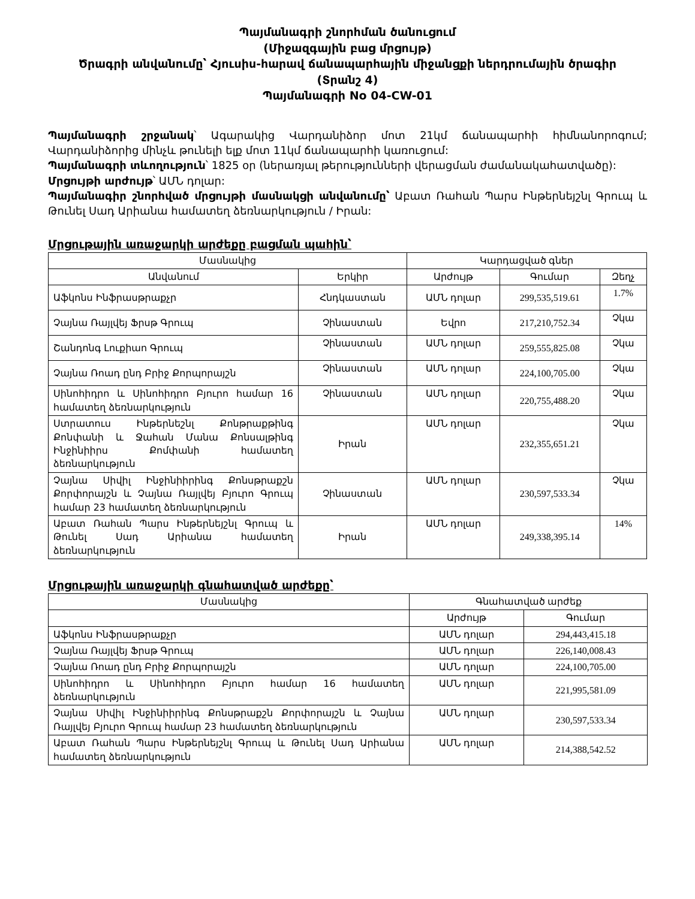Պայմանագրի շնորհման ծանուցում
(Միջազգային բաց մրցույթ)
Ծրագրի անվանումը՝ Հյուսիս-հարավ ճանապարհային միջանցքի ներդրումային ծրագիր
(Տրանշ 4)
Պայմանագրի No 04-CW-01
Պայմանագրի շրջանակ՝ Ագարակից Վարդանիձոր մոտ 21կմ ճանապարհի հիմնանորոգում; Վարդանիձորից մինչև թունելի ելք մոտ 11կմ ճանապարհի կառուցում:
Պայմանագրի տևողություն՝ 1825 օր (ներառյալ թերությունների վերացման ժամանակահատվածը):
Մրցույթի արժույթ՝ ԱՄՆ դոլար:
Պայմանագիր շնորհված մրցույթի մասնակցի անվանումը՝ Աբատ Ռահան Պարս Ինթերնեյշնլ Գրուպ և Թունել Սադ Արիանա համատեղ ձեռնարկություն / Իրան:
Մրցութային առաջարկի արժեքը բացման պահին՝
| Մասնակից | | Կարդացված գներ | | |
| --- | --- | --- | --- | --- |
| Անվանում | Երկիր | Արժույթ | Գումար | Զեղչ |
| Աֆկոնս Ինֆրասթրաքչր | Հնդկաստան | ԱՄՆ դոլար | 299,535,519.61 | 1.7% |
| Չայնա Ռայլվեյ Ֆրսթ Գրուպ | Չինաստան | Եվրո | 217,210,752.34 | Չկա |
| Շանդոնգ Լուքիաո Գրուպ | Չինաստան | ԱՄՆ դոլար | 259,555,825.08 | Չկա |
| Չայնա Ռոադ ընդ Բրիջ Քորպորայշն | Չինաստան | ԱՄՆ դոլար | 224,100,705.00 | Չկա |
| Սինոհիդրո և Սինոհիդրո Բյուրո համար 16 համատեղ ձեռնարկություն | Չինաստան | ԱՄՆ դոլար | 220,755,488.20 | Չկա |
| Ստրատուս Ինթերնեշնլ Քոնթրաքթինգ Քոնփանի և Ջահան Մանա Քոնսալթինգ Ինջինիիրս Քոմփանի համատեղ ձեռնարկություն | Իրան | ԱՄՆ դոլար | 232,355,651.21 | Չկա |
| Չայնա Սիվիլ Ինջինիիրինգ Քոնսթրաքշն Քորփորայշն և Չայնա Ռայլվեյ Բյուրո Գրուպ համար 23 համատեղ ձեռնարկություն | Չինաստան | ԱՄՆ դոլար | 230,597,533.34 | Չկա |
| Աբատ Ռահան Պարս Ինթերնեյշնլ Գրուպ և Թունել Սադ Արիանա համատեղ ձեռնարկություն | Իրան | ԱՄՆ դոլար | 249,338,395.14 | 14% |
Մրցութային առաջարկի գնահատված արժեքը՝
| Մասնակից | Գնահատված արժեք | |
| --- | --- | --- |
| | Արժույթ | Գումար |
| Աֆկոնս Ինֆրասթրաքչր | ԱՄՆ դոլար | 294,443,415.18 |
| Չայնա Ռայլվեյ Ֆրսթ Գրուպ | ԱՄՆ դոլար | 226,140,008.43 |
| Չայնա Ռոադ ընդ Բրիջ Քորպորայշն | ԱՄՆ դոլար | 224,100,705.00 |
| Սինոհիդրո և Սինոհիդրո Բյուրո համար 16 համատեղ ձեռնարկություն | ԱՄՆ դոլար | 221,995,581.09 |
| Չայնա Սիվիլ Ինջինիիրինգ Քոնսթրաքշն Քորփորայշն և Չայնա Ռայլվեյ Բյուրո Գրուպ համար 23 համատեղ ձեռնարկություն | ԱՄՆ դոլար | 230,597,533.34 |
| Աբատ Ռահան Պարս Ինթերնեյշնլ Գրուպ և Թունել Սադ Արիանա համատեղ ձեռնարկություն | ԱՄՆ դոլար | 214,388,542.52 |